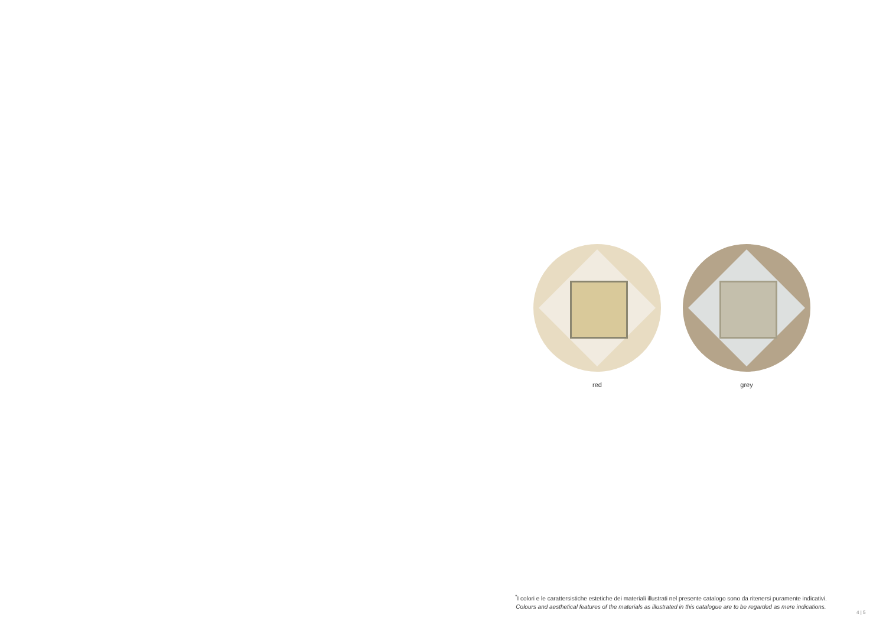red grey
<sup>*</sup> I colori e le carattersistiche estetiche dei materiali illustrati nel presente catalogo sono da ritenersi puramente indicativi.
Colours and aesthetical features of the materials as illustrated in this catalogue are to be regarded as mere indications.
4 | 5